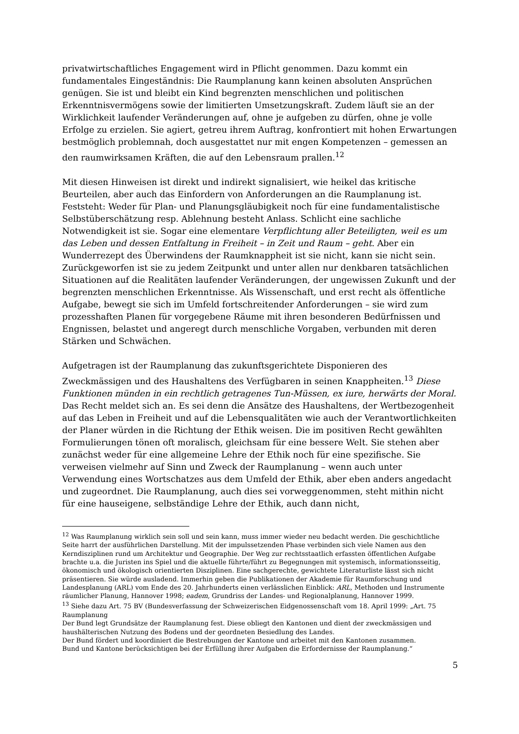privatwirtschaftliches Engagement wird in Pflicht genommen. Dazu kommt ein fundamentales Eingeständnis: Die Raumplanung kann keinen absoluten Ansprüchen genügen. Sie ist und bleibt ein Kind begrenzten menschlichen und politischen Erkenntnisvermögens sowie der limitierten Umsetzungskraft. Zudem läuft sie an der Wirklichkeit laufender Veränderungen auf, ohne je aufgeben zu dürfen, ohne je volle Erfolge zu erzielen. Sie agiert, getreu ihrem Auftrag, konfrontiert mit hohen Erwartungen bestmöglich problemnah, doch ausgestattet nur mit engen Kompetenzen – gemessen an den raumwirksamen Kräften, die auf den Lebensraum prallen.<sup>12</sup>
Mit diesen Hinweisen ist direkt und indirekt signalisiert, wie heikel das kritische Beurteilen, aber auch das Einfordern von Anforderungen an die Raumplanung ist. Feststeht: Weder für Plan- und Planungsgläubigkeit noch für eine fundamentalistische Selbstüberschätzung resp. Ablehnung besteht Anlass. Schlicht eine sachliche Notwendigkeit ist sie. Sogar eine elementare Verpflichtung aller Beteiligten, weil es um das Leben und dessen Entfaltung in Freiheit – in Zeit und Raum – geht. Aber ein Wunderrezept des Überwindens der Raumknappheit ist sie nicht, kann sie nicht sein. Zurückgeworfen ist sie zu jedem Zeitpunkt und unter allen nur denkbaren tatsächlichen Situationen auf die Realitäten laufender Veränderungen, der ungewissen Zukunft und der begrenzten menschlichen Erkenntnisse. Als Wissenschaft, und erst recht als öffentliche Aufgabe, bewegt sie sich im Umfeld fortschreitender Anforderungen – sie wird zum prozesshaften Planen für vorgegebene Räume mit ihren besonderen Bedürfnissen und Engnissen, belastet und angeregt durch menschliche Vorgaben, verbunden mit deren Stärken und Schwächen.
Aufgetragen ist der Raumplanung das zukunftsgerichtete Disponieren des Zweckmässigen und des Haushaltens des Verfügbaren in seinen Knappheiten.<sup>13</sup> Diese Funktionen münden in ein rechtlich getragenes Tun-Müssen, ex iure, herwärts der Moral. Das Recht meldet sich an. Es sei denn die Ansätze des Haushaltens, der Wertbezogenheit auf das Leben in Freiheit und auf die Lebensqualitäten wie auch der Verantwortlichkeiten der Planer würden in die Richtung der Ethik weisen. Die im positiven Recht gewählten Formulierungen tönen oft moralisch, gleichsam für eine bessere Welt. Sie stehen aber zunächst weder für eine allgemeine Lehre der Ethik noch für eine spezifische. Sie verweisen vielmehr auf Sinn und Zweck der Raumplanung – wenn auch unter Verwendung eines Wortschatzes aus dem Umfeld der Ethik, aber eben anders angedacht und zugeordnet. Die Raumplanung, auch dies sei vorweggenommen, steht mithin nicht für eine hauseigene, selbständige Lehre der Ethik, auch dann nicht,
<sup>12</sup> Was Raumplanung wirklich sein soll und sein kann, muss immer wieder neu bedacht werden. Die geschichtliche Seite harrt der ausführlichen Darstellung. Mit der impulssetzenden Phase verbinden sich viele Namen aus den Kerndisziplinen rund um Architektur und Geographie. Der Weg zur rechtsstaatlich erfassten öffentlichen Aufgabe brachte u.a. die Juristen ins Spiel und die aktuelle führte/führt zu Begegnungen mit systemisch, informationsseitig, ökonomisch und ökologisch orientierten Disziplinen. Eine sachgerechte, gewichtete Literaturliste lässt sich nicht präsentieren. Sie würde ausladend. Immerhin geben die Publikationen der Akademie für Raumforschung und Landesplanung (ARL) vom Ende des 20. Jahrhunderts einen verlässlichen Einblick: ARL, Methoden und Instrumente räumlicher Planung, Hannover 1998; eadem, Grundriss der Landes- und Regionalplanung, Hannover 1999.
<sup>13</sup> Siehe dazu Art. 75 BV (Bundesverfassung der Schweizerischen Eidgenossenschaft vom 18. April 1999: „Art. 75 Raumplanung
Der Bund legt Grundsätze der Raumplanung fest. Diese obliegt den Kantonen und dient der zweckmässigen und haushälterischen Nutzung des Bodens und der geordneten Besiedlung des Landes.
Der Bund fördert und koordiniert die Bestrebungen der Kantone und arbeitet mit den Kantonen zusammen.
Bund und Kantone berücksichtigen bei der Erfüllung ihrer Aufgaben die Erfordernisse der Raumplanung.“
5